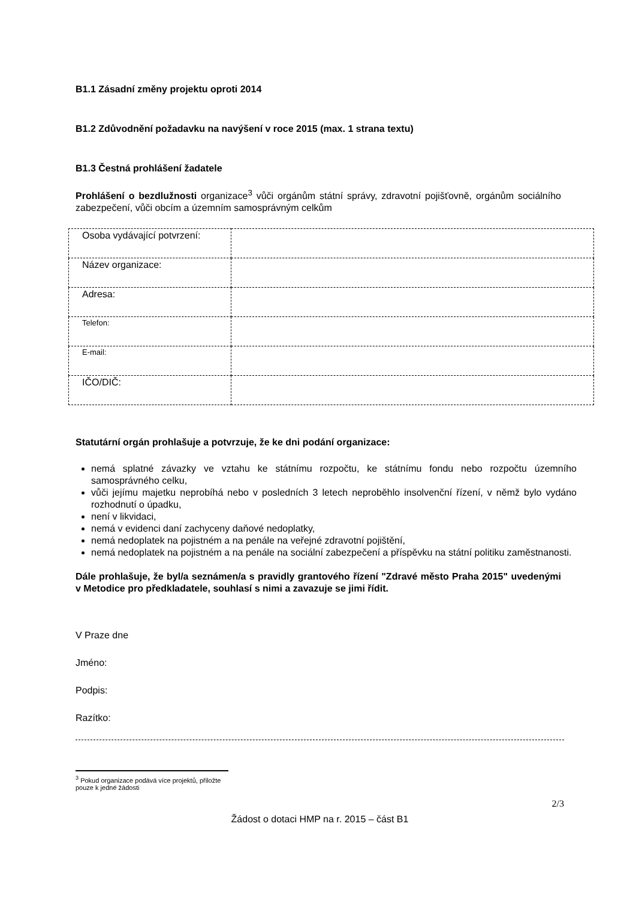B1.1 Zásadní změny projektu oproti 2014
B1.2 Zdůvodnění požadavku na navýšení v roce 2015 (max. 1 strana textu)
B1.3 Čestná prohlášení žadatele
Prohlášení o bezdlužnosti organizace<sup>3</sup> vůči orgánům státní správy, zdravotní pojišťovně, orgánům sociálního zabezpečení, vůči obcím a územním samosprávným celkům
| Osoba vydávající potvrzení: | |
| Název organizace: | |
| Adresa: | |
| Telefon: | |
| E-mail: | |
| IČO/DIČ: | |
Statutární orgán prohlašuje a potvrzuje, že ke dni podání organizace:
nemá splatné závazky ve vztahu ke státnímu rozpočtu, ke státnímu fondu nebo rozpočtu územního samosprávného celku,
vůči jejímu majetku neprobíhá nebo v posledních 3 letech neproběhlo insolvenční řízení, v němž bylo vydáno rozhodnutí o úpadku,
není v likvidaci,
nemá v evidenci daní zachyceny daňové nedoplatky,
nemá nedoplatek na pojistném a na penále na veřejné zdravotní pojištění,
nemá nedoplatek na pojistném a na penále na sociální zabezpečení a příspěvku na státní politiku zaměstnanosti.
Dále prohlašuje, že byl/a seznámen/a s pravidly grantového řízení "Zdravé město Praha 2015" uvedenými v Metodice pro předkladatele, souhlasí s nimi a zavazuje se jimi řídit.
V Praze dne
Jméno:
Podpis:
Razítko:
<sup>3</sup> Pokud organizace podává více projektů, přiložte pouze k jedné žádosti
2/3
Žádost o dotaci HMP na r. 2015 – část B1